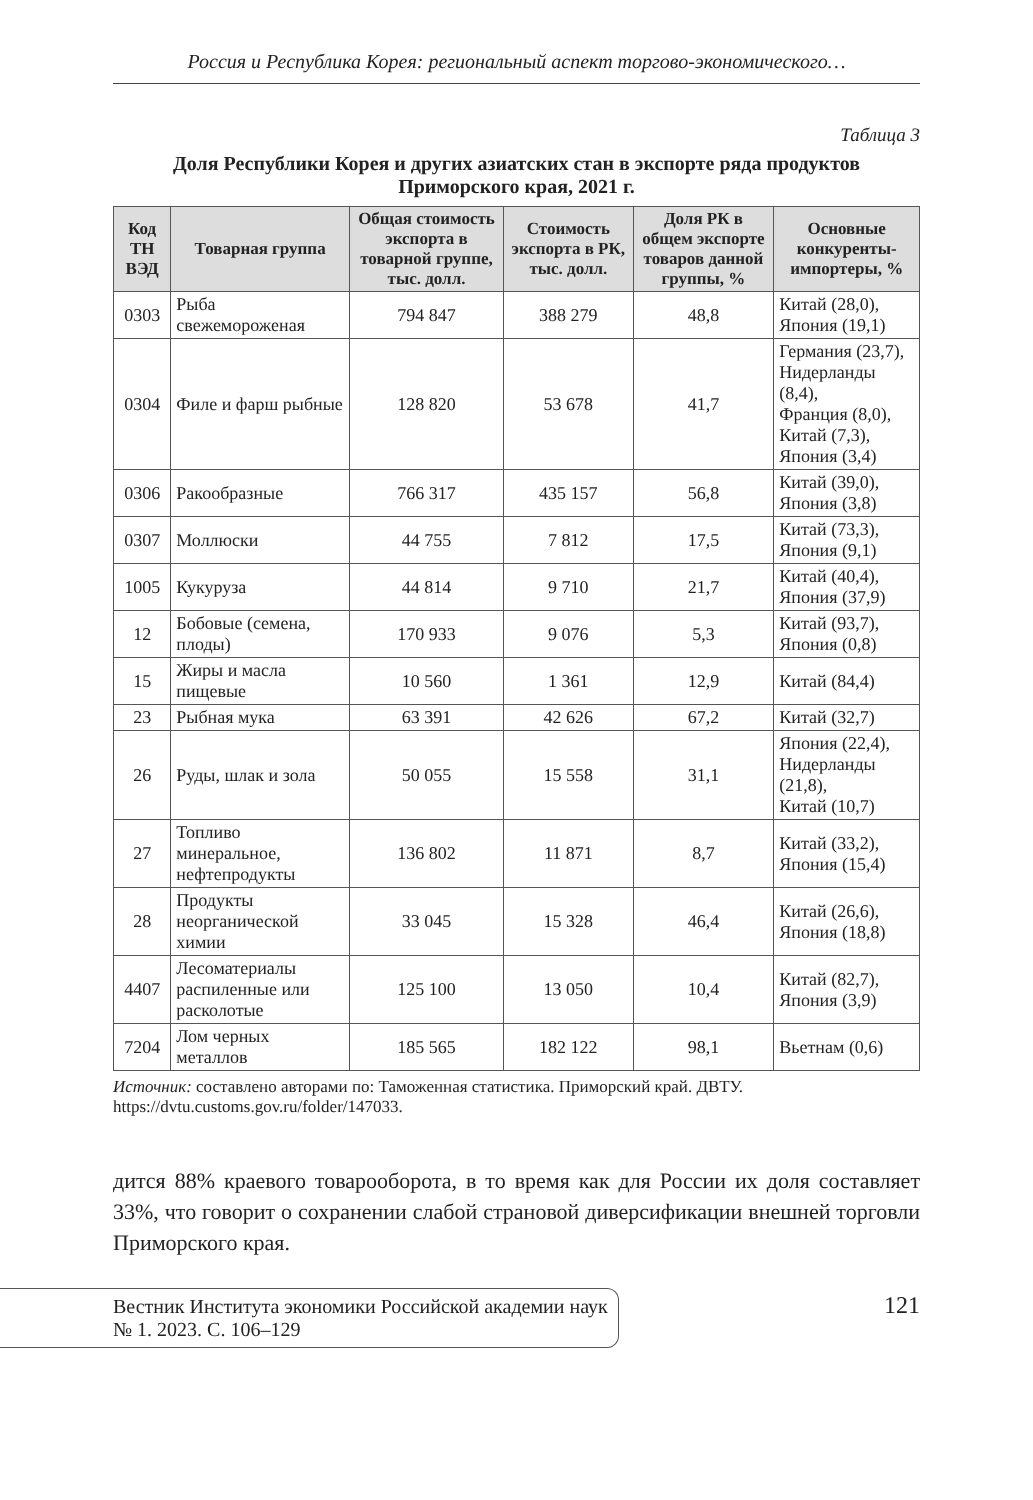Россия и Республика Корея: региональный аспект торгово-экономического…
Таблица 3
Доля Республики Корея и других азиатских стан в экспорте ряда продуктов Приморского края, 2021 г.
| Код ТН ВЭД | Товарная группа | Общая стоимость экспорта в товарной группе, тыс. долл. | Стоимость экспорта в РК, тыс. долл. | Доля РК в общем экспорте товаров данной группы, % | Основные конкуренты-импортеры, % |
| --- | --- | --- | --- | --- | --- |
| 0303 | Рыба свежемороженая | 794 847 | 388 279 | 48,8 | Китай (28,0), Япония (19,1) |
| 0304 | Филе и фарш рыбные | 128 820 | 53 678 | 41,7 | Германия (23,7), Нидерланды (8,4), Франция (8,0), Китай (7,3), Япония (3,4) |
| 0306 | Ракообразные | 766 317 | 435 157 | 56,8 | Китай (39,0), Япония (3,8) |
| 0307 | Моллюски | 44 755 | 7 812 | 17,5 | Китай (73,3), Япония (9,1) |
| 1005 | Кукуруза | 44 814 | 9 710 | 21,7 | Китай (40,4), Япония (37,9) |
| 12 | Бобовые (семена, плоды) | 170 933 | 9 076 | 5,3 | Китай (93,7), Япония (0,8) |
| 15 | Жиры и масла пищевые | 10 560 | 1 361 | 12,9 | Китай (84,4) |
| 23 | Рыбная мука | 63 391 | 42 626 | 67,2 | Китай (32,7) |
| 26 | Руды, шлак и зола | 50 055 | 15 558 | 31,1 | Япония (22,4), Нидерланды (21,8), Китай (10,7) |
| 27 | Топливо минеральное, нефтепродукты | 136 802 | 11 871 | 8,7 | Китай (33,2), Япония (15,4) |
| 28 | Продукты неорганической химии | 33 045 | 15 328 | 46,4 | Китай (26,6), Япония (18,8) |
| 4407 | Лесоматериалы распиленные или расколотые | 125 100 | 13 050 | 10,4 | Китай (82,7), Япония (3,9) |
| 7204 | Лом черных металлов | 185 565 | 182 122 | 98,1 | Вьетнам (0,6) |
Источник: составлено авторами по: Таможенная статистика. Приморский край. ДВТУ. https://dvtu.customs.gov.ru/folder/147033.
дится 88% краевого товарооборота, в то время как для России их доля составляет 33%, что говорит о сохранении слабой страновой диверсификации внешней торговли Приморского края.
Вестник Института экономики Российской академии наук
№ 1. 2023. С. 106–129
121